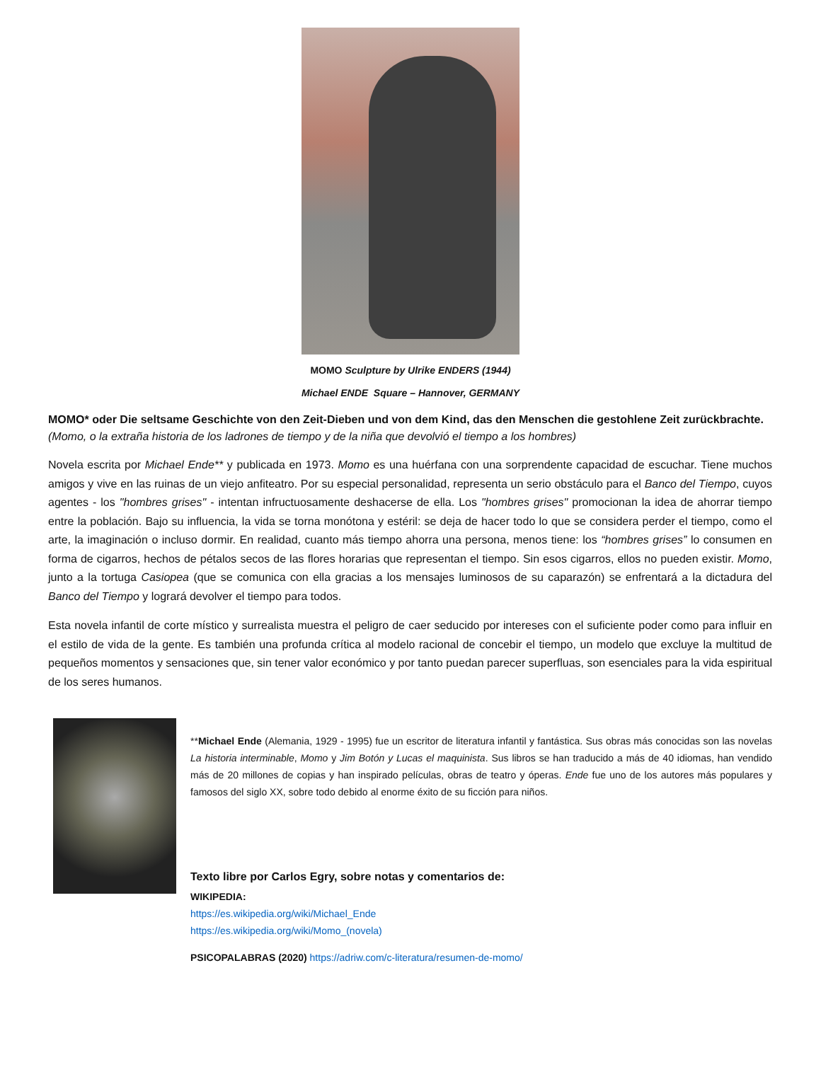MOMO Sculpture by Ulrike ENDERS (1944)
Michael ENDE Square – Hannover, GERMANY
MOMO* oder Die seltsame Geschichte von den Zeit-Dieben und von dem Kind, das den Menschen die gestohlene Zeit zurückbrachte.
(Momo, o la extraña historia de los ladrones de tiempo y de la niña que devolvió el tiempo a los hombres)
Novela escrita por Michael Ende** y publicada en 1973. Momo es una huérfana con una sorprendente capacidad de escuchar. Tiene muchos amigos y vive en las ruinas de un viejo anfiteatro. Por su especial personalidad, representa un serio obstáculo para el Banco del Tiempo, cuyos agentes - los "hombres grises" - intentan infructuosamente deshacerse de ella. Los "hombres grises" promocionan la idea de ahorrar tiempo entre la población. Bajo su influencia, la vida se torna monótona y estéril: se deja de hacer todo lo que se considera perder el tiempo, como el arte, la imaginación o incluso dormir. En realidad, cuanto más tiempo ahorra una persona, menos tiene: los “hombres grises” lo consumen en forma de cigarros, hechos de pétalos secos de las flores horarias que representan el tiempo. Sin esos cigarros, ellos no pueden existir. Momo, junto a la tortuga Casiopea (que se comunica con ella gracias a los mensajes luminosos de su caparazón) se enfrentará a la dictadura del Banco del Tiempo y logrará devolver el tiempo para todos.
Esta novela infantil de corte místico y surrealista muestra el peligro de caer seducido por intereses con el suficiente poder como para influir en el estilo de vida de la gente. Es también una profunda crítica al modelo racional de concebir el tiempo, un modelo que excluye la multitud de pequeños momentos y sensaciones que, sin tener valor económico y por tanto puedan parecer superfluas, son esenciales para la vida espiritual de los seres humanos.
**Michael Ende (Alemania, 1929 - 1995) fue un escritor de literatura infantil y fantástica. Sus obras más conocidas son las novelas La historia interminable, Momo y Jim Botón y Lucas el maquinista. Sus libros se han traducido a más de 40 idiomas, han vendido más de 20 millones de copias y han inspirado películas, obras de teatro y óperas. Ende fue uno de los autores más populares y famosos del siglo XX, sobre todo debido al enorme éxito de su ficción para niños.
Texto libre por Carlos Egry, sobre notas y comentarios de:
WIKIPEDIA:
https://es.wikipedia.org/wiki/Michael_Ende
https://es.wikipedia.org/wiki/Momo_(novela)
PSICOPALABRAS (2020) https://adriw.com/c-literatura/resumen-de-momo/